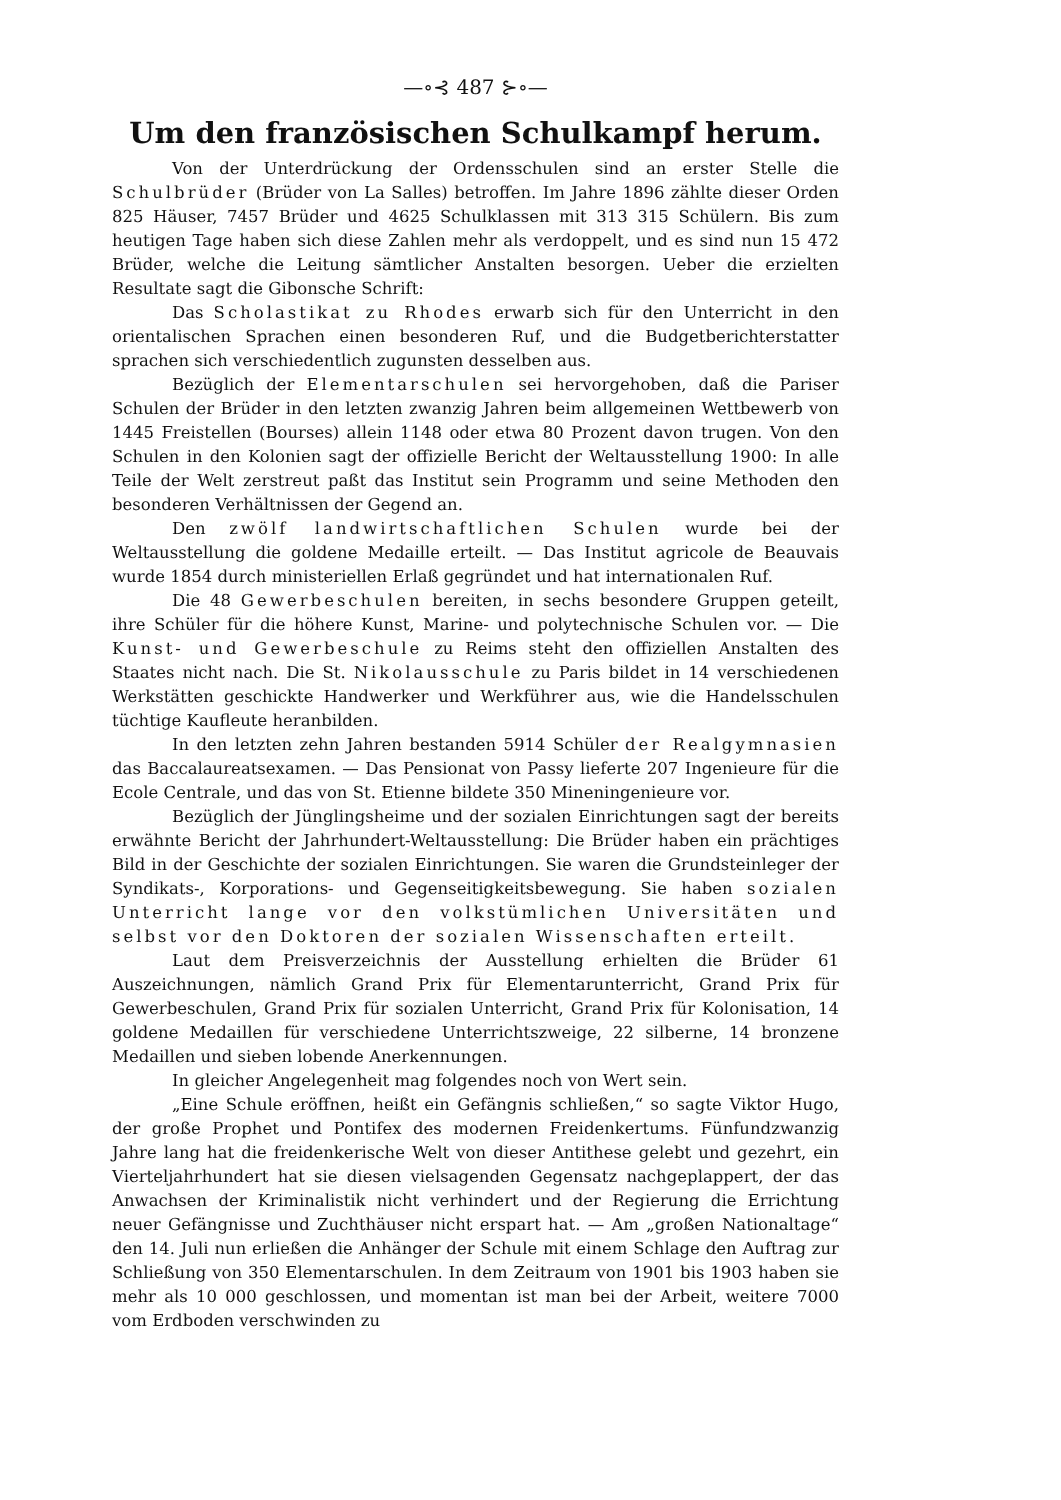—∘⊰ 487 ⊱∘—
Um den französischen Schulkampf herum.
Von der Unterdrückung der Ordensschulen sind an erster Stelle die Schulbrüder (Brüder von La Salles) betroffen. Im Jahre 1896 zählte dieser Orden 825 Häuser, 7457 Brüder und 4625 Schulklassen mit 313 315 Schülern. Bis zum heutigen Tage haben sich diese Zahlen mehr als verdoppelt, und es sind nun 15 472 Brüder, welche die Leitung sämtlicher Anstalten besorgen. Ueber die erzielten Resultate sagt die Gibonsche Schrift:
Das Scholastikat zu Rhodes erwarb sich für den Unterricht in den orientalischen Sprachen einen besonderen Ruf, und die Budgetberichterstatter sprachen sich verschiedentlich zugunsten desselben aus.
Bezüglich der Elementarschulen sei hervorgehoben, daß die Pariser Schulen der Brüder in den letzten zwanzig Jahren beim allgemeinen Wettbewerb von 1445 Freistellen (Bourses) allein 1148 oder etwa 80 Prozent davon trugen. Von den Schulen in den Kolonien sagt der offizielle Bericht der Weltausstellung 1900: In alle Teile der Welt zerstreut paßt das Institut sein Programm und seine Methoden den besonderen Verhältnissen der Gegend an.
Den zwölf landwirtschaftlichen Schulen wurde bei der Weltausstellung die goldene Medaille erteilt. — Das Institut agricole de Beauvais wurde 1854 durch ministeriellen Erlaß gegründet und hat internationalen Ruf.
Die 48 Gewerbeschulen bereiten, in sechs besondere Gruppen geteilt, ihre Schüler für die höhere Kunst, Marine- und polytechnische Schulen vor. — Die Kunst- und Gewerbeschule zu Reims steht den offiziellen Anstalten des Staates nicht nach. Die St. Nikolausschule zu Paris bildet in 14 verschiedenen Werkstätten geschickte Handwerker und Werkführer aus, wie die Handelsschulen tüchtige Kaufleute heranbilden.
In den letzten zehn Jahren bestanden 5914 Schüler der Realgymnasien das Baccalaureatsexamen. — Das Pensionat von Passy lieferte 207 Ingenieure für die Ecole Centrale, und das von St. Etienne bildete 350 Mineningenieure vor.
Bezüglich der Jünglingsheime und der sozialen Einrichtungen sagt der bereits erwähnte Bericht der Jahrhundert-Weltausstellung: Die Brüder haben ein prächtiges Bild in der Geschichte der sozialen Einrichtungen. Sie waren die Grundsteinleger der Syndikats-, Korporations- und Gegenseitigkeitsbewegung. Sie haben sozialen Unterricht lange vor den volkstümlichen Universitäten und selbst vor den Doktoren der sozialen Wissenschaften erteilt.
Laut dem Preisverzeichnis der Ausstellung erhielten die Brüder 61 Auszeichnungen, nämlich Grand Prix für Elementarunterricht, Grand Prix für Gewerbeschulen, Grand Prix für sozialen Unterricht, Grand Prix für Kolonisation, 14 goldene Medaillen für verschiedene Unterrichtszweige, 22 silberne, 14 bronzene Medaillen und sieben lobende Anerkennungen.
In gleicher Angelegenheit mag folgendes noch von Wert sein.
„Eine Schule eröffnen, heißt ein Gefängnis schließen,“ so sagte Viktor Hugo, der große Prophet und Pontifex des modernen Freidenkertums. Fünfundzwanzig Jahre lang hat die freidenkerische Welt von dieser Antithese gelebt und gezehrt, ein Vierteljahrhundert hat sie diesen vielsagenden Gegensatz nachgeplappert, der das Anwachsen der Kriminalistik nicht verhindert und der Regierung die Errichtung neuer Gefängnisse und Zuchthäuser nicht erspart hat. — Am „großen Nationaltage“ den 14. Juli nun erließen die Anhänger der Schule mit einem Schlage den Auftrag zur Schließung von 350 Elementarschulen. In dem Zeitraum von 1901 bis 1903 haben sie mehr als 10 000 geschlossen, und momentan ist man bei der Arbeit, weitere 7000 vom Erdboden verschwinden zu